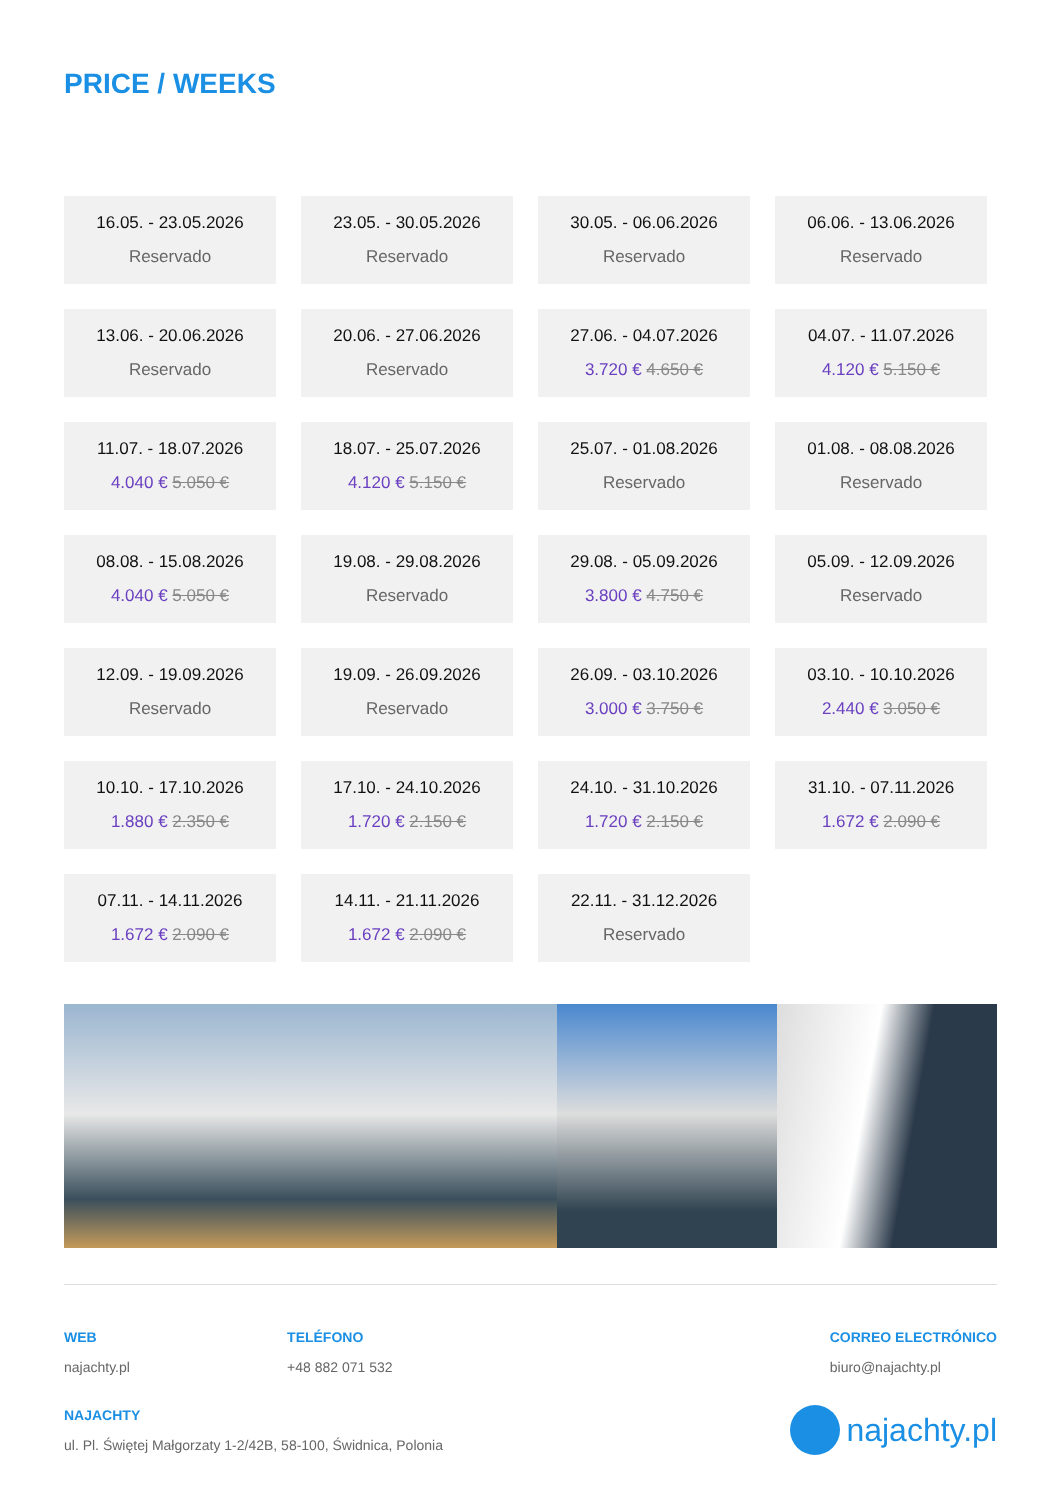PRICE / WEEKS
16.05. - 23.05.2026
Reservado
23.05. - 30.05.2026
Reservado
30.05. - 06.06.2026
Reservado
06.06. - 13.06.2026
Reservado
13.06. - 20.06.2026
Reservado
20.06. - 27.06.2026
Reservado
27.06. - 04.07.2026
3.720 € 4.650 €
04.07. - 11.07.2026
4.120 € 5.150 €
11.07. - 18.07.2026
4.040 € 5.050 €
18.07. - 25.07.2026
4.120 € 5.150 €
25.07. - 01.08.2026
Reservado
01.08. - 08.08.2026
Reservado
08.08. - 15.08.2026
4.040 € 5.050 €
19.08. - 29.08.2026
Reservado
29.08. - 05.09.2026
3.800 € 4.750 €
05.09. - 12.09.2026
Reservado
12.09. - 19.09.2026
Reservado
19.09. - 26.09.2026
Reservado
26.09. - 03.10.2026
3.000 € 3.750 €
03.10. - 10.10.2026
2.440 € 3.050 €
10.10. - 17.10.2026
1.880 € 2.350 €
17.10. - 24.10.2026
1.720 € 2.150 €
24.10. - 31.10.2026
1.720 € 2.150 €
31.10. - 07.11.2026
1.672 € 2.090 €
07.11. - 14.11.2026
1.672 € 2.090 €
14.11. - 21.11.2026
1.672 € 2.090 €
22.11. - 31.12.2026
Reservado
WEB
najachty.pl
TELÉFONO
+48 882 071 532
CORREO ELECTRÓNICO
biuro@najachty.pl
NAJACHTY
ul. Pl. Świętej Małgorzaty 1-2/42B, 58-100, Świdnica, Polonia
najachty.pl